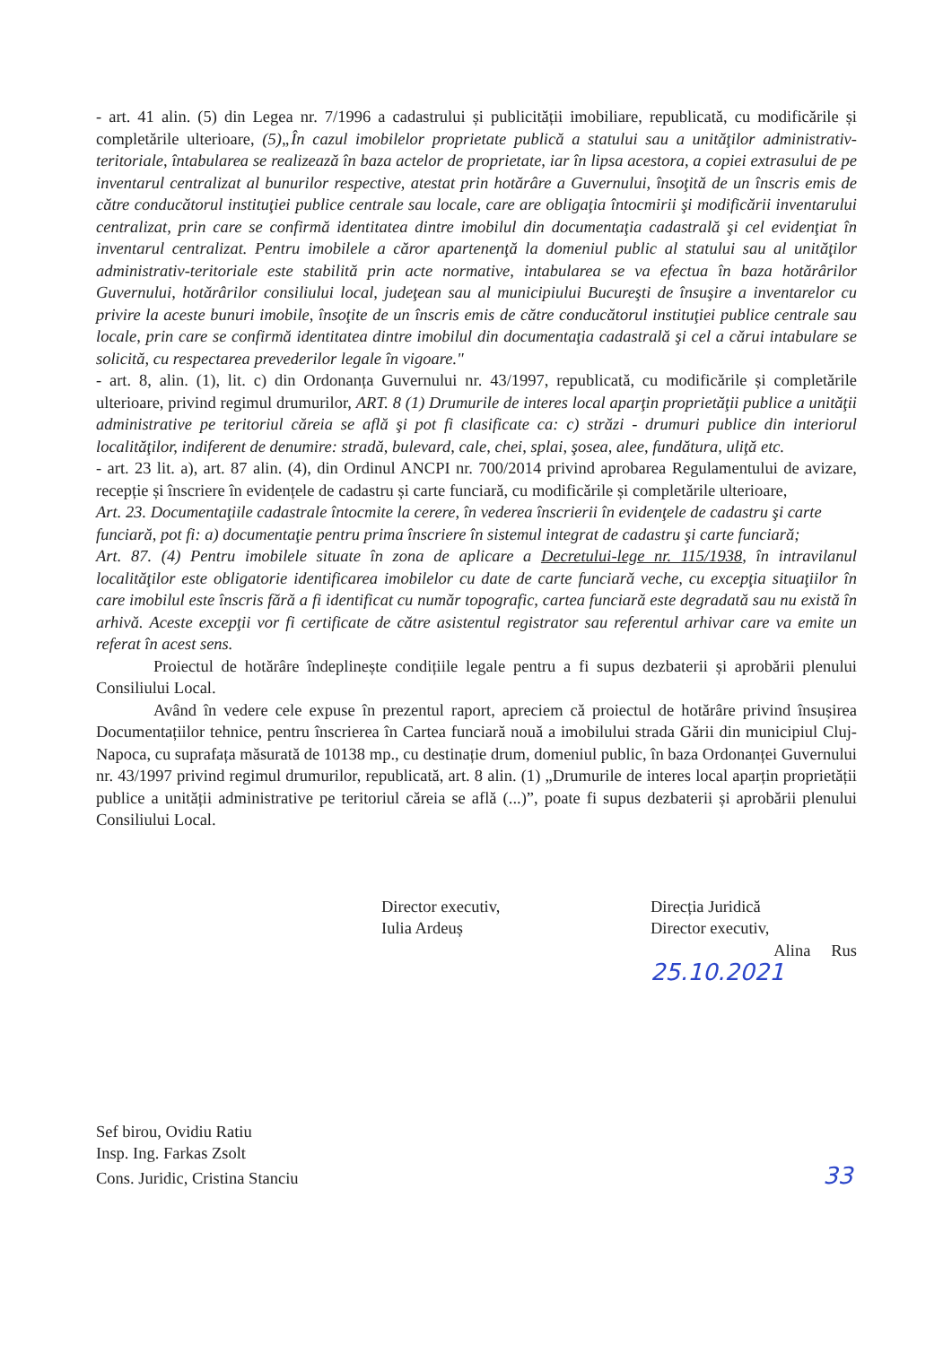- art. 41 alin. (5) din Legea nr. 7/1996 a cadastrului și publicității imobiliare, republicată, cu modificările și completările ulterioare, (5)„În cazul imobilelor proprietate publică a statului sau a unităţilor administrativ-teritoriale, întabularea se realizează în baza actelor de proprietate, iar în lipsa acestora, a copiei extrasului de pe inventarul centralizat al bunurilor respective, atestat prin hotărâre a Guvernului, însoţită de un înscris emis de către conducătorul instituţiei publice centrale sau locale, care are obligaţia întocmirii şi modificării inventarului centralizat, prin care se confirmă identitatea dintre imobilul din documentaţia cadastrală şi cel evidenţiat în inventarul centralizat. Pentru imobilele a căror apartenenţă la domeniul public al statului sau al unităţilor administrativ-teritoriale este stabilită prin acte normative, intabularea se va efectua în baza hotărârilor Guvernului, hotărârilor consiliului local, judeţean sau al municipiului Bucureşti de însuşire a inventarelor cu privire la aceste bunuri imobile, însoţite de un înscris emis de către conducătorul instituţiei publice centrale sau locale, prin care se confirmă identitatea dintre imobilul din documentaţia cadastrală şi cel a cărui intabulare se solicită, cu respectarea prevederilor legale în vigoare."
- art. 8, alin. (1), lit. c) din Ordonanța Guvernului nr. 43/1997, republicată, cu modificările și completările ulterioare, privind regimul drumurilor, ART. 8 (1) Drumurile de interes local aparţin proprietăţii publice a unităţii administrative pe teritoriul căreia se află şi pot fi clasificate ca: c) străzi - drumuri publice din interiorul localităţilor, indiferent de denumire: stradă, bulevard, cale, chei, splai, şosea, alee, fundătura, uliţă etc.
- art. 23 lit. a), art. 87 alin. (4), din Ordinul ANCPI nr. 700/2014 privind aprobarea Regulamentului de avizare, recepție și înscriere în evidențele de cadastru și carte funciară, cu modificările și completările ulterioare,
Art. 23. Documentaţiile cadastrale întocmite la cerere, în vederea înscrierii în evidenţele de cadastru şi carte funciară, pot fi: a) documentaţie pentru prima înscriere în sistemul integrat de cadastru şi carte funciară;
Art. 87. (4) Pentru imobilele situate în zona de aplicare a Decretului-lege nr. 115/1938, în intravilanul localităţilor este obligatorie identificarea imobilelor cu date de carte funciară veche, cu excepţia situaţiilor în care imobilul este înscris fără a fi identificat cu număr topografic, cartea funciară este degradată sau nu există în arhivă. Aceste excepţii vor fi certificate de către asistentul registrator sau referentul arhivar care va emite un referat în acest sens.
Proiectul de hotărâre îndeplinește condițiile legale pentru a fi supus dezbaterii și aprobării plenului Consiliului Local.
Având în vedere cele expuse în prezentul raport, apreciem că proiectul de hotărâre privind însușirea Documentațiilor tehnice, pentru înscrierea în Cartea funciară nouă a imobilului strada Gării din municipiul Cluj-Napoca, cu suprafața măsurată de 10138 mp., cu destinație drum, domeniul public, în baza Ordonanței Guvernului nr. 43/1997 privind regimul drumurilor, republicată, art. 8 alin. (1) „Drumurile de interes local aparțin proprietății publice a unității administrative pe teritoriul căreia se află (...)”, poate fi supus dezbaterii și aprobării plenului Consiliului Local.
Director executiv,
Iulia Ardeuș
Direcția Juridică
Director executiv,
Alina Rus 25.10.2021
Sef birou, Ovidiu Ratiu
Insp. Ing. Farkas Zsolt
Cons. Juridic, Cristina Stanciu 33